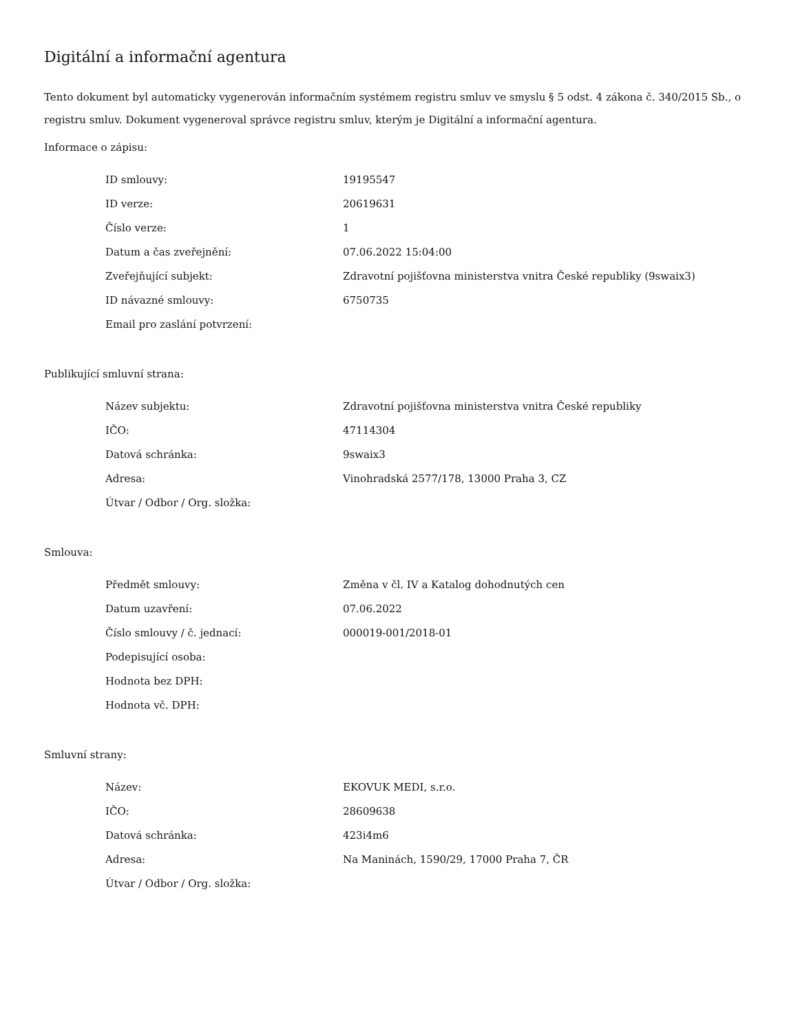Digitální a informační agentura
Tento dokument byl automaticky vygenerován informačním systémem registru smluv ve smyslu § 5 odst. 4 zákona č. 340/2015 Sb., o registru smluv. Dokument vygeneroval správce registru smluv, kterým je Digitální a informační agentura.
Informace o zápisu:
| ID smlouvy: | 19195547 |
| ID verze: | 20619631 |
| Číslo verze: | 1 |
| Datum a čas zveřejnění: | 07.06.2022 15:04:00 |
| Zveřejňující subjekt: | Zdravotní pojišťovna ministerstva vnitra České republiky (9swaix3) |
| ID návazné smlouvy: | 6750735 |
| Email pro zaslání potvrzení: | |
Publikující smluvní strana:
| Název subjektu: | Zdravotní pojišťovna ministerstva vnitra České republiky |
| IČO: | 47114304 |
| Datová schránka: | 9swaix3 |
| Adresa: | Vinohradská 2577/178, 13000 Praha 3, CZ |
| Útvar / Odbor / Org. složka: | |
Smlouva:
| Předmět smlouvy: | Změna v čl. IV a Katalog dohodnutých cen |
| Datum uzavření: | 07.06.2022 |
| Číslo smlouvy / č. jednací: | 000019-001/2018-01 |
| Podepisující osoba: | |
| Hodnota bez DPH: | |
| Hodnota vč. DPH: | |
Smluvní strany:
| Název: | EKOVUK MEDI, s.r.o. |
| IČO: | 28609638 |
| Datová schránka: | 423i4m6 |
| Adresa: | Na Maninách, 1590/29, 17000 Praha 7, ČR |
| Útvar / Odbor / Org. složka: | |